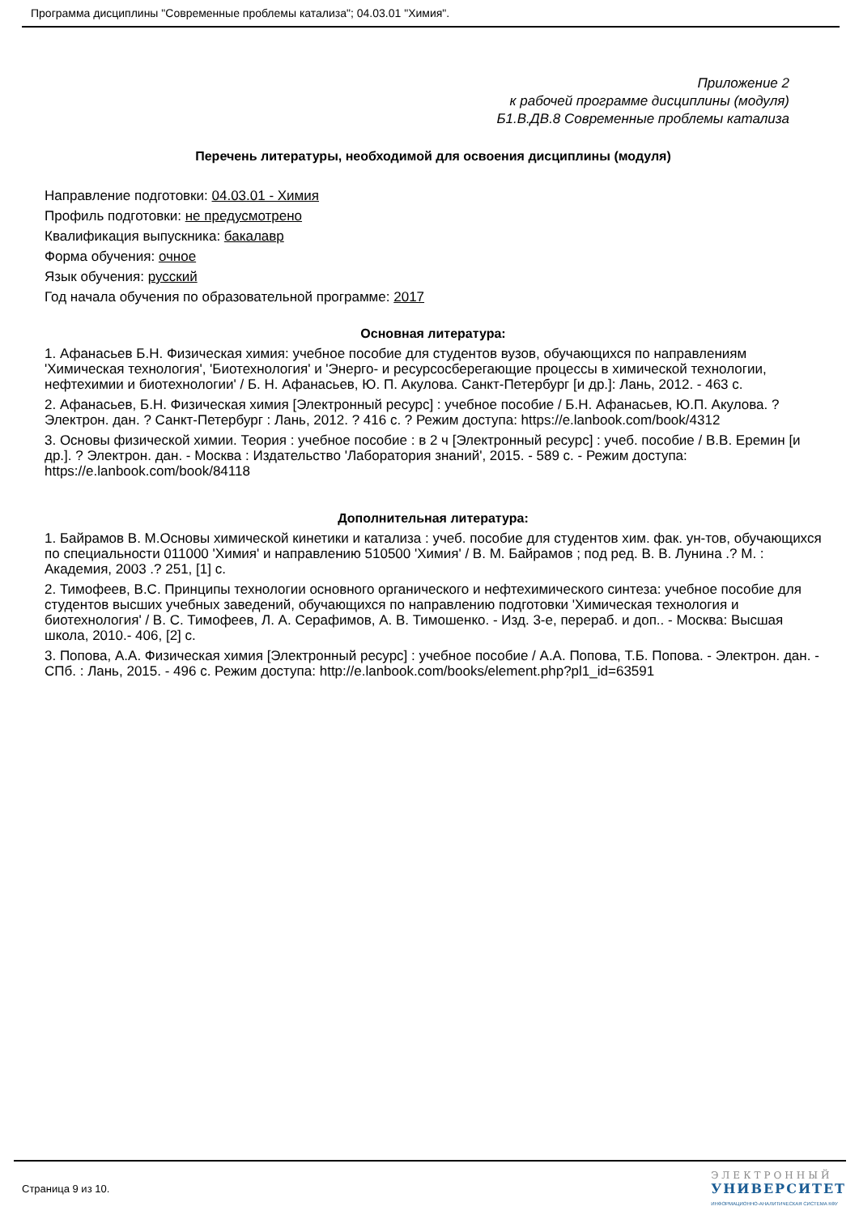Программа дисциплины "Современные проблемы катализа"; 04.03.01 "Химия".
Приложение 2
к рабочей программе дисциплины (модуля)
Б1.В.ДВ.8 Современные проблемы катализа
Перечень литературы, необходимой для освоения дисциплины (модуля)
Направление подготовки: 04.03.01 - Химия
Профиль подготовки: не предусмотрено
Квалификация выпускника: бакалавр
Форма обучения: очное
Язык обучения: русский
Год начала обучения по образовательной программе: 2017
Основная литература:
1. Афанасьев Б.Н. Физическая химия: учебное пособие для студентов вузов, обучающихся по направлениям 'Химическая технология', 'Биотехнология' и 'Энерго- и ресурсосберегающие процессы в химической технологии, нефтехимии и биотехнологии' / Б. Н. Афанасьев, Ю. П. Акулова. Санкт-Петербург [и др.]: Лань, 2012. - 463 с.
2. Афанасьев, Б.Н. Физическая химия [Электронный ресурс] : учебное пособие / Б.Н. Афанасьев, Ю.П. Акулова. ? Электрон. дан. ? Санкт-Петербург : Лань, 2012. ? 416 с. ? Режим доступа: https://e.lanbook.com/book/4312
3. Основы физической химии. Теория : учебное пособие : в 2 ч [Электронный ресурс] : учеб. пособие / В.В. Еремин [и др.]. ? Электрон. дан. - Москва : Издательство 'Лаборатория знаний', 2015. - 589 с. - Режим доступа: https://e.lanbook.com/book/84118
Дополнительная литература:
1. Байрамов В. М.Основы химической кинетики и катализа : учеб. пособие для студентов хим. фак. ун-тов, обучающихся по специальности 011000 'Химия' и направлению 510500 'Химия' / В. М. Байрамов ; под ред. В. В. Лунина .? М. : Академия, 2003 .? 251, [1] с.
2. Тимофеев, В.С. Принципы технологии основного органического и нефтехимического синтеза: учебное пособие для студентов высших учебных заведений, обучающихся по направлению подготовки 'Химическая технология и биотехнология' / В. С. Тимофеев, Л. А. Серафимов, А. В. Тимошенко. - Изд. 3-е, перераб. и доп.. - Москва: Высшая школа, 2010.- 406, [2] с.
3. Попова, А.А. Физическая химия [Электронный ресурс] : учебное пособие / А.А. Попова, Т.Б. Попова. - Электрон. дан. - СПб. : Лань, 2015. - 496 с. Режим доступа: http://e.lanbook.com/books/element.php?pl1_id=63591
Страница 9 из 10.
ЭЛЕКТРОННЫЙ
УНИВЕРСИТЕТ
ИНФОРМАЦИОННО-АНАЛИТИЧЕСКАЯ СИСТЕМА КФУ